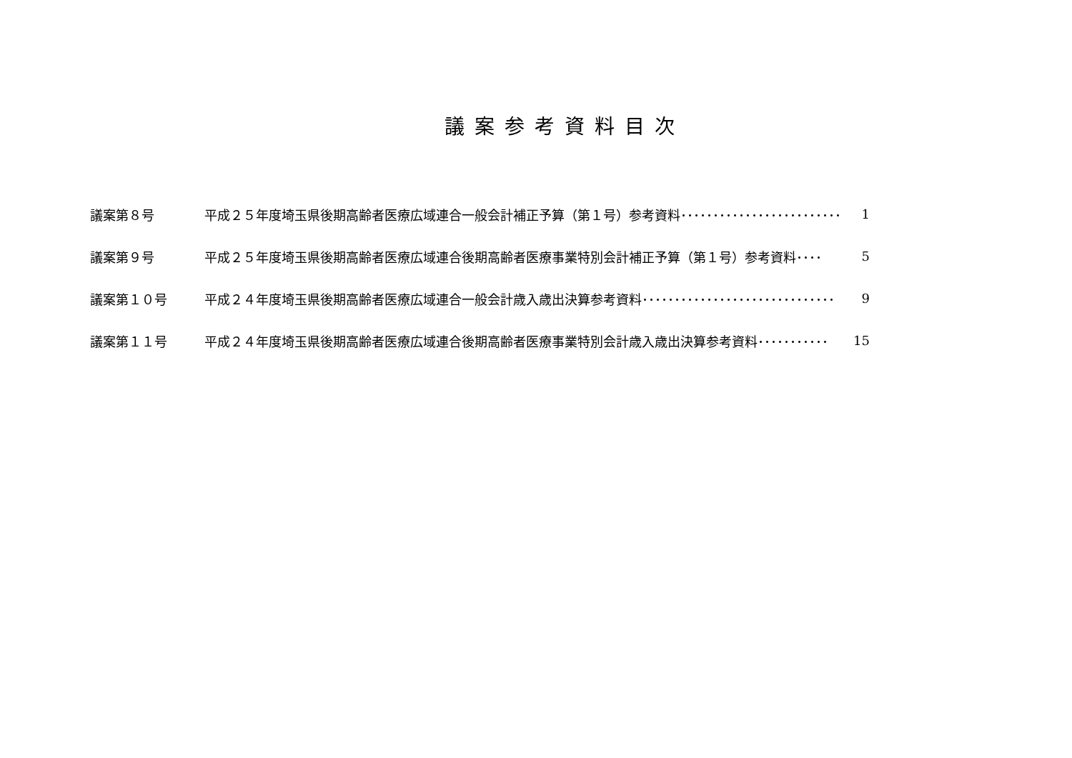議案参考資料目次
| 議案第８号 | 平成２５年度埼玉県後期高齢者医療広域連合一般会計補正予算（第１号）参考資料･････････････････････････ | 1 |
| 議案第９号 | 平成２５年度埼玉県後期高齢者医療広域連合後期高齢者医療事業特別会計補正予算（第１号）参考資料････ | 5 |
| 議案第１０号 | 平成２４年度埼玉県後期高齢者医療広域連合一般会計歳入歳出決算参考資料･･････････････････････････････ | 9 |
| 議案第１１号 | 平成２４年度埼玉県後期高齢者医療広域連合後期高齢者医療事業特別会計歳入歳出決算参考資料･･･････････ | 15 |